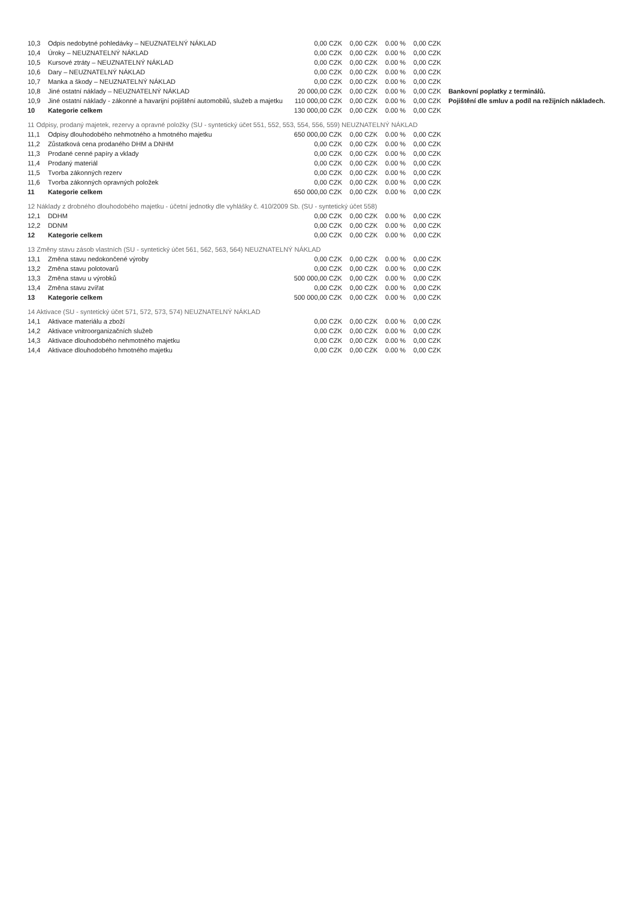| 10,3 | Odpis nedobytné pohledávky – NEUZNATELNÝ NÁKLAD | 0,00 CZK | 0,00 CZK | 0.00 % | 0,00 CZK | |
| 10,4 | Úroky – NEUZNATELNÝ NÁKLAD | 0,00 CZK | 0,00 CZK | 0.00 % | 0,00 CZK | |
| 10,5 | Kursové ztráty – NEUZNATELNÝ NÁKLAD | 0,00 CZK | 0,00 CZK | 0.00 % | 0,00 CZK | |
| 10,6 | Dary – NEUZNATELNÝ NÁKLAD | 0,00 CZK | 0,00 CZK | 0.00 % | 0,00 CZK | |
| 10,7 | Manka a škody – NEUZNATELNÝ NÁKLAD | 0,00 CZK | 0,00 CZK | 0.00 % | 0,00 CZK | |
| 10,8 | Jiné ostatní náklady – NEUZNATELNÝ NÁKLAD | 20 000,00 CZK | 0,00 CZK | 0.00 % | 0,00 CZK | Bankovní poplatky z terminálů. |
| 10,9 | Jiné ostatní náklady - zákonné a havarijní pojištění automobilů, služeb a majetku | 110 000,00 CZK | 0,00 CZK | 0.00 % | 0,00 CZK | Pojištění dle smluv a podíl na režijních nákladech. |
| 10 | Kategorie celkem | 130 000,00 CZK | 0,00 CZK | 0.00 % | 0,00 CZK | |
| 11 Odpisy, prodaný majetek, rezervy a opravné položky (SU - syntetický účet 551, 552, 553, 554, 556, 559) NEUZNATELNÝ NÁKLAD | | | | | | |
| 11,1 | Odpisy dlouhodobého nehmotného a hmotného majetku | 650 000,00 CZK | 0,00 CZK | 0.00 % | 0,00 CZK | |
| 11,2 | Zůstatková cena prodaného DHM a DNHM | 0,00 CZK | 0,00 CZK | 0.00 % | 0,00 CZK | |
| 11,3 | Prodané cenné papíry a vklady | 0,00 CZK | 0,00 CZK | 0.00 % | 0,00 CZK | |
| 11,4 | Prodaný materiál | 0,00 CZK | 0,00 CZK | 0.00 % | 0,00 CZK | |
| 11,5 | Tvorba zákonných rezerv | 0,00 CZK | 0,00 CZK | 0.00 % | 0,00 CZK | |
| 11,6 | Tvorba zákonných opravných položek | 0,00 CZK | 0,00 CZK | 0.00 % | 0,00 CZK | |
| 11 | Kategorie celkem | 650 000,00 CZK | 0,00 CZK | 0.00 % | 0,00 CZK | |
| 12 Náklady z drobného dlouhodobého majetku - účetní jednotky dle vyhlášky č. 410/2009 Sb. (SU - syntetický účet 558) | | | | | | |
| 12,1 | DDHM | 0,00 CZK | 0,00 CZK | 0.00 % | 0,00 CZK | |
| 12,2 | DDNM | 0,00 CZK | 0,00 CZK | 0.00 % | 0,00 CZK | |
| 12 | Kategorie celkem | 0,00 CZK | 0,00 CZK | 0.00 % | 0,00 CZK | |
| 13 Změny stavu zásob vlastních (SU - syntetický účet 561, 562, 563, 564) NEUZNATELNÝ NÁKLAD | | | | | | |
| 13,1 | Změna stavu nedokončené výroby | 0,00 CZK | 0,00 CZK | 0.00 % | 0,00 CZK | |
| 13,2 | Změna stavu polotovarů | 0,00 CZK | 0,00 CZK | 0.00 % | 0,00 CZK | |
| 13,3 | Změna stavu u výrobků | 500 000,00 CZK | 0,00 CZK | 0.00 % | 0,00 CZK | |
| 13,4 | Změna stavu zvířat | 0,00 CZK | 0,00 CZK | 0.00 % | 0,00 CZK | |
| 13 | Kategorie celkem | 500 000,00 CZK | 0,00 CZK | 0.00 % | 0,00 CZK | |
| 14 Aktivace (SU - syntetický účet 571, 572, 573, 574) NEUZNATELNÝ NÁKLAD | | | | | | |
| 14,1 | Aktivace materiálu a zboží | 0,00 CZK | 0,00 CZK | 0.00 % | 0,00 CZK | |
| 14,2 | Aktivace vnitroorganizačních služeb | 0,00 CZK | 0,00 CZK | 0.00 % | 0,00 CZK | |
| 14,3 | Aktivace dlouhodobého nehmotného majetku | 0,00 CZK | 0,00 CZK | 0.00 % | 0,00 CZK | |
| 14,4 | Aktivace dlouhodobého hmotného majetku | 0,00 CZK | 0,00 CZK | 0.00 % | 0,00 CZK | |